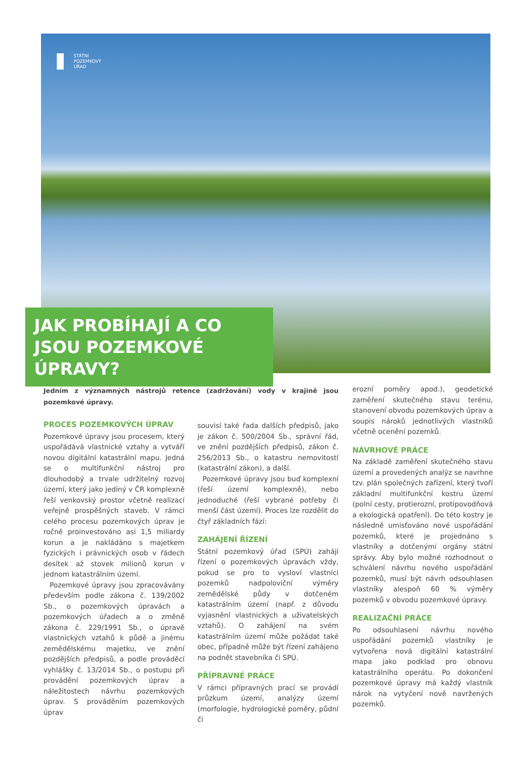STÁTNÍ
POZEMKOVÝ
ÚŘAD
JAK PROBÍHAJÍ A CO JSOU POZEMKOVÉ ÚPRAVY?
Jedním z významných nástrojů retence (zadržování) vody v krajině jsou pozemkové úpravy.
PROCES POZEMKOVÝCH ÚPRAV
Pozemkové úpravy jsou procesem, který uspořádává vlastnické vztahy a vytváří novou digitální katastrální mapu. Jedná se o multifunkční nástroj pro dlouhodobý a trvale udržitelný rozvoj území, který jako jediný v ČR komplexně řeší venkovský prostor včetně realizací veřejně prospěšných staveb. V rámci celého procesu pozemkových úprav je ročně proinvestováno asi 1,5 miliardy korun a je nakládáno s majetkem fyzických i právnických osob v řádech desítek až stovek milionů korun v jednom katastrálním území.
Pozemkové úpravy jsou zpracovávány především podle zákona č. 139/2002 Sb., o pozemkových úpravách a pozemkových úřadech a o změně zákona č. 229/1991 Sb., o úpravě vlastnických vztahů k půdě a jinému zemědělskému majetku, ve znění pozdějších předpisů, a podle prováděcí vyhlášky č. 13/2014 Sb., o postupu při provádění pozemkových úprav a náležitostech návrhu pozemkových úprav. S prováděním pozemkových úprav
souvisí také řada dalších předpisů, jako je zákon č. 500/2004 Sb., správní řád, ve znění pozdějších předpisů, zákon č. 256/2013 Sb., o katastru nemovitostí (katastrální zákon), a další.
Pozemkové úpravy jsou buď komplexní (řeší území komplexně), nebo jednoduché (řeší vybrané potřeby či menší část území). Proces lze rozdělit do čtyř základních fází:
ZAHÁJENÍ ŘÍZENÍ
Státní pozemkový úřad (SPÚ) zahájí řízení o pozemkových úpravách vždy, pokud se pro to vysloví vlastníci pozemků nadpoloviční výměry zemědělské půdy v dotčeném katastrálním území (např. z důvodu vyjasnění vlastnických a uživatelských vztahů). O zahájení na svém katastrálním území může požádat také obec, případně může být řízení zahájeno na podnět stavebníka či SPÚ.
PŘÍPRAVNÉ PRÁCE
V rámci přípravných prací se provádí průzkum území, analýzy území (morfologie, hydrologické poměry, půdní či
erozní poměry apod.), geodetické zaměření skutečného stavu terénu, stanovení obvodu pozemkových úprav a soupis nároků jednotlivých vlastníků včetně ocenění pozemků.
NÁVRHOVÉ PRÁCE
Na základě zaměření skutečného stavu území a provedených analýz se navrhne tzv. plán společných zařízení, který tvoří základní multifunkční kostru území (polní cesty, protierozní, protipovodňová a ekologická opatření). Do této kostry je následně umisťováno nové uspořádání pozemků, které je projednáno s vlastníky a dotčenými orgány státní správy. Aby bylo možné rozhodnout o schválení návrhu nového uspořádání pozemků, musí být návrh odsouhlasen vlastníky alespoň 60 % výměry pozemků v obvodu pozemkové úpravy.
REALIZAČNÍ PRÁCE
Po odsouhlasení návrhu nového uspořádání pozemků vlastníky je vytvořena nová digitální katastrální mapa jako podklad pro obnovu katastrálního operátu. Po dokončení pozemkové úpravy má každý vlastník nárok na vytyčení nově navržených pozemků.